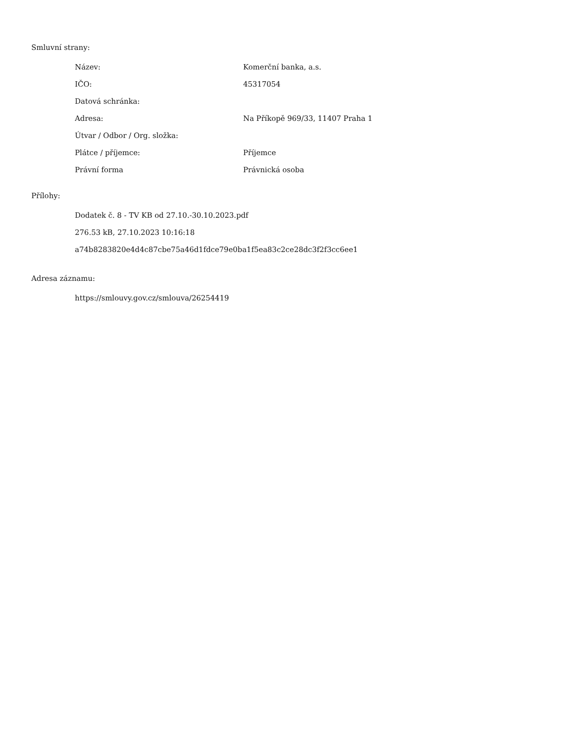Smluvní strany:
| Název: | Komerční banka, a.s. |
| IČO: | 45317054 |
| Datová schránka: | |
| Adresa: | Na Příkopě 969/33, 11407 Praha 1 |
| Útvar / Odbor / Org. složka: | |
| Plátce / příjemce: | Příjemce |
| Právní forma | Právnická osoba |
Přílohy:
Dodatek č. 8 - TV KB od 27.10.-30.10.2023.pdf
276.53 kB, 27.10.2023 10:16:18
a74b8283820e4d4c87cbe75a46d1fdce79e0ba1f5ea83c2ce28dc3f2f3cc6ee1
Adresa záznamu:
https://smlouvy.gov.cz/smlouva/26254419